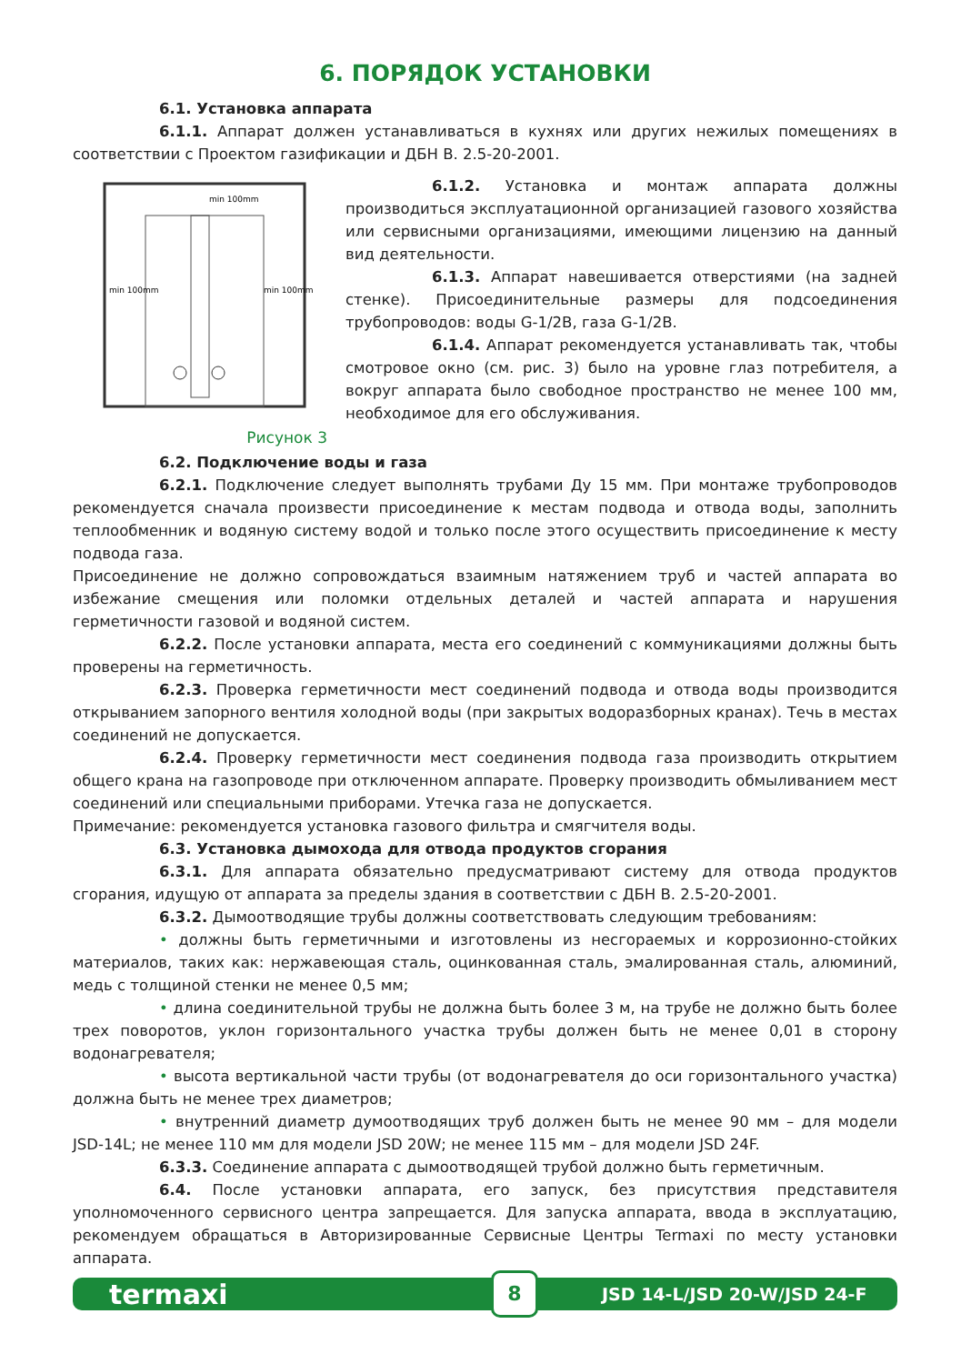6. ПОРЯДОК УСТАНОВКИ
6.1. Установка аппарата
6.1.1. Аппарат должен устанавливаться в кухнях или других нежилых помещениях в соответствии с Проектом газификации и ДБН В. 2.5-20-2001.
min 100mm
min 100mm
min 100mm
Рисунок 3
6.1.2. Установка и монтаж аппарата должны производиться эксплуатационной организацией газового хозяйства или сервисными организациями, имеющими лицензию на данный вид деятельности.
6.1.3. Аппарат навешивается отверстиями (на задней стенке). Присоединительные размеры для подсоединения трубопроводов: воды G-1/2B, газа G-1/2B.
6.1.4. Аппарат рекомендуется устанавливать так, чтобы смотровое окно (см. рис. 3) было на уровне глаз потребителя, а вокруг аппарата было свободное пространство не менее 100 мм, необходимое для его обслуживания.
6.2. Подключение воды и газа
6.2.1. Подключение следует выполнять трубами Ду 15 мм. При монтаже трубопроводов рекомендуется сначала произвести присоединение к местам подвода и отвода воды, заполнить теплообменник и водяную систему водой и только после этого осуществить присоединение к месту подвода газа.
Присоединение не должно сопровождаться взаимным натяжением труб и частей аппарата во избежание смещения или поломки отдельных деталей и частей аппарата и нарушения герметичности газовой и водяной систем.
6.2.2. После установки аппарата, места его соединений с коммуникациями должны быть проверены на герметичность.
6.2.3. Проверка герметичности мест соединений подвода и отвода воды производится открыванием запорного вентиля холодной воды (при закрытых водоразборных кранах). Течь в местах соединений не допускается.
6.2.4. Проверку герметичности мест соединения подвода газа производить открытием общего крана на газопроводе при отключенном аппарате. Проверку производить обмыливанием мест соединений или специальными приборами. Утечка газа не допускается.
Примечание: рекомендуется установка газового фильтра и смягчителя воды.
6.3. Установка дымохода для отвода продуктов сгорания
6.3.1. Для аппарата обязательно предусматривают систему для отвода продуктов сгорания, идущую от аппарата за пределы здания в соответствии с ДБН В. 2.5-20-2001.
6.3.2. Дымоотводящие трубы должны соответствовать следующим требованиям:
• должны быть герметичными и изготовлены из несгораемых и коррозионно-стойких материалов, таких как: нержавеющая сталь, оцинкованная сталь, эмалированная сталь, алюминий, медь с толщиной стенки не менее 0,5 мм;
• длина соединительной трубы не должна быть более 3 м, на трубе не должно быть более трех поворотов, уклон горизонтального участка трубы должен быть не менее 0,01 в сторону водонагревателя;
• высота вертикальной части трубы (от водонагревателя до оси горизонтального участка) должна быть не менее трех диаметров;
• внутренний диаметр думоотводящих труб должен быть не менее 90 мм – для модели JSD-14L; не менее 110 мм для модели JSD 20W; не менее 115 мм – для модели JSD 24F.
6.3.3. Соединение аппарата с дымоотводящей трубой должно быть герметичным.
6.4. После установки аппарата, его запуск, без присутствия представителя уполномоченного сервисного центра запрещается. Для запуска аппарата, ввода в эксплуатацию, рекомендуем обращаться в Авторизированные Сервисные Центры Termaxi по месту установки аппарата.
termaxi 8 JSD 14-L/JSD 20-W/JSD 24-F